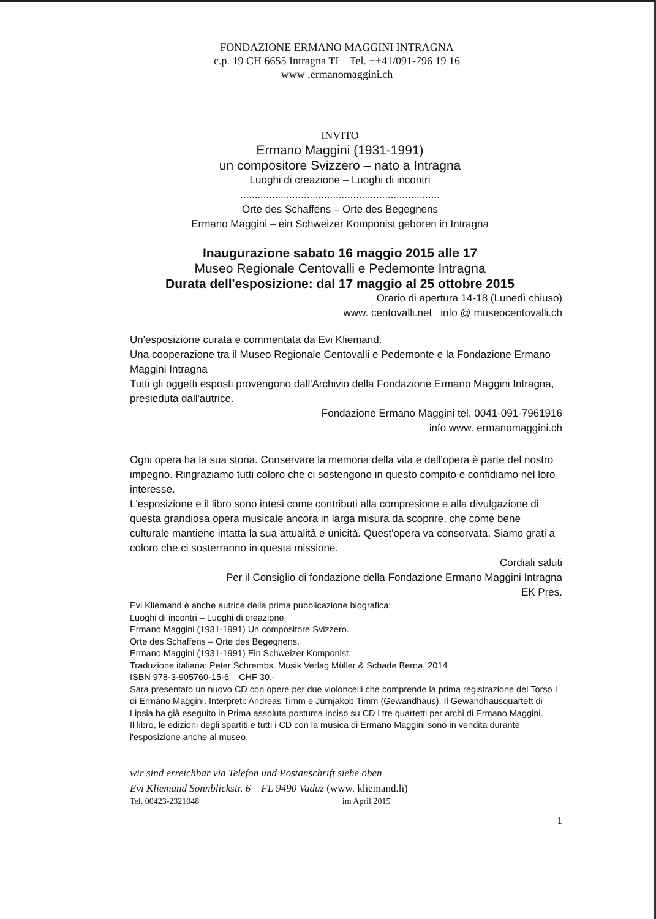FONDAZIONE ERMANO MAGGINI INTRAGNA
c.p. 19 CH 6655 Intragna TI Tel. ++41/091-796 19 16
www .ermanomaggini.ch
INVITO
Ermano Maggini (1931-1991)
un compositore Svizzero – nato a Intragna
Luoghi di creazione – Luoghi di incontri
.....................................................................
Orte des Schaffens – Orte des Begegnens
Ermano Maggini – ein Schweizer Komponist geboren in Intragna
Inaugurazione sabato 16 maggio 2015 alle 17
Museo Regionale Centovalli e Pedemonte Intragna
Durata dell'esposizione: dal 17 maggio al 25 ottobre 2015
Orario di apertura 14-18 (Lunedì chiuso)
www. centovalli.net info @ museocentovalli.ch
Un'esposizione curata e commentata da Evi Kliemand.
Una cooperazione tra il Museo Regionale Centovalli e Pedemonte e la Fondazione Ermano Maggini Intragna
Tutti gli oggetti esposti provengono dall'Archivio della Fondazione Ermano Maggini Intragna, presieduta dall'autrice.
Fondazione Ermano Maggini tel. 0041-091-7961916
info www. ermanomaggini.ch
Ogni opera ha la sua storia. Conservare la memoria della vita e dell'opera è parte del nostro impegno. Ringraziamo tutti coloro che ci sostengono in questo compito e confidiamo nel loro interesse.
L'esposizione e il libro sono intesi come contributi alla compresione e alla divulgazione di questa grandiosa opera musicale ancora in larga misura da scoprire, che come bene culturale mantiene intatta la sua attualità e unicità. Quest'opera va conservata. Siamo grati a coloro che ci sosterranno in questa missione.
Cordiali saluti
Per il Consiglio di fondazione della Fondazione Ermano Maggini Intragna
EK Pres.
Evi Kliemand è anche autrice della prima pubblicazione biografica:
Luoghi di incontri – Luoghi di creazione.
Ermano Maggini (1931-1991) Un compositore Svizzero.
Orte des Schaffens – Orte des Begegnens.
Ermano Maggini (1931-1991) Ein Schweizer Komponist.
Traduzione italiana: Peter Schrembs. Musik Verlag Müller & Schade Berna, 2014
ISBN 978-3-905760-15-6 CHF 30.-
Sara presentato un nuovo CD con opere per due violoncelli che comprende la prima registrazione del Torso I di Ermano Maggini. Interpreti: Andreas Timm e Jürnjakob Timm (Gewandhaus). Il Gewandhausquartett di Lipsia ha già eseguito in Prima assoluta postuma inciso su CD i tre quartetti per archi di Ermano Maggini.
Il libro, le edizioni degli spartiti e tutti i CD con la musica di Ermano Maggini sono in vendita durante l'esposizione anche al museo.
wir sind erreichbar via Telefon und Postanschrift siehe oben
Evi Kliemand Sonnblickstr. 6 FL 9490 Vaduz (www. kliemand.li)
Tel. 00423-2321048 im April 2015
1